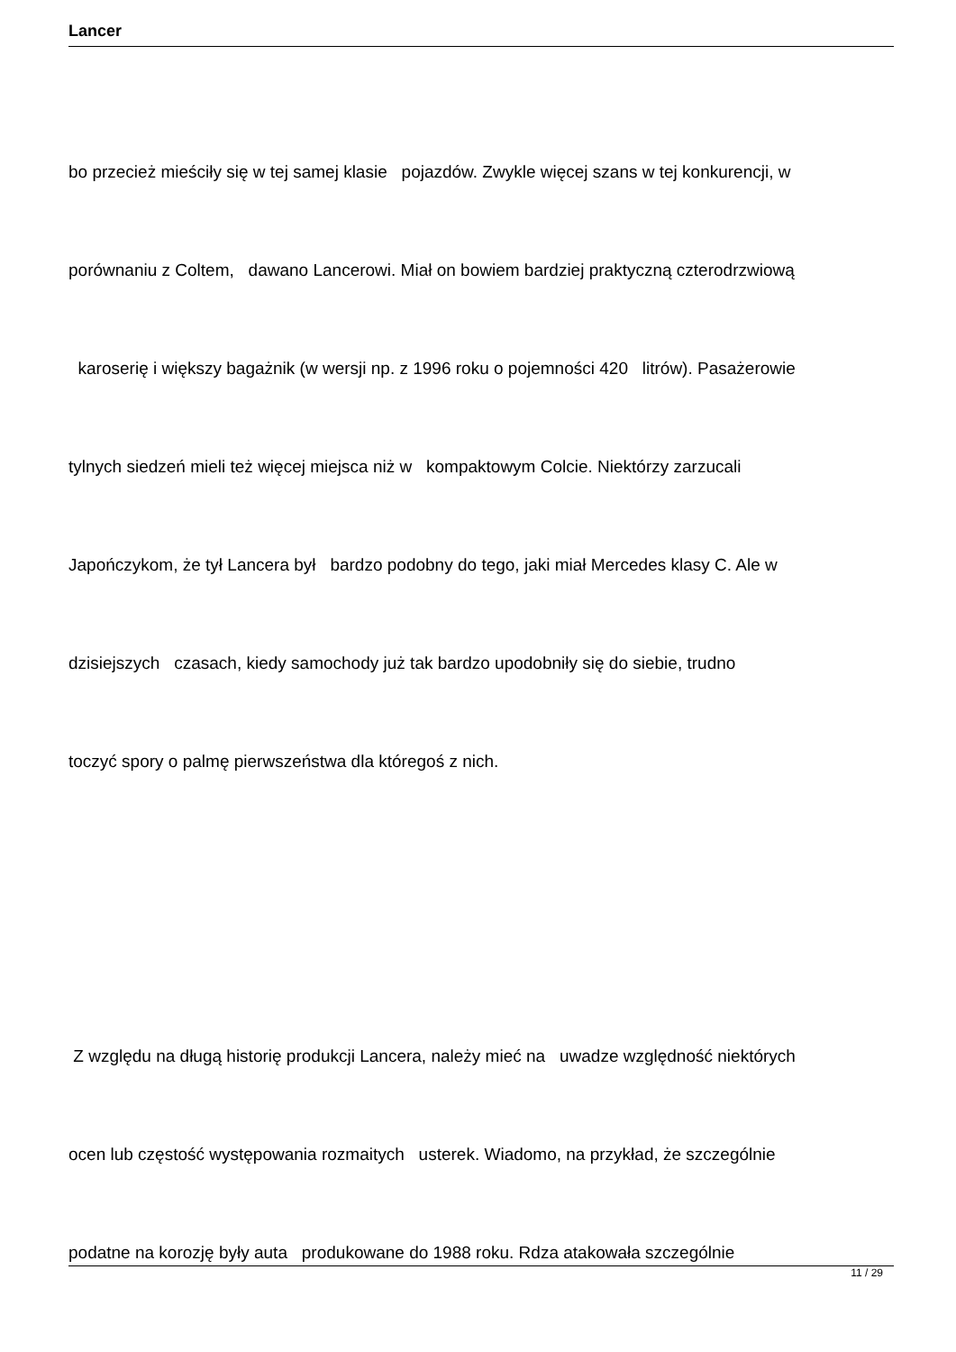Lancer
bo przecież mieściły się w tej samej klasie pojazdów. Zwykle więcej szans w tej konkurencji, w
porównaniu z Coltem, dawano Lancerowi. Miał on bowiem bardziej praktyczną czterodrzwiową
karoserię i większy bagażnik (w wersji np. z 1996 roku o pojemności 420 litrów). Pasażerowie
tylnych siedzeń mieli też więcej miejsca niż w kompaktowym Colcie. Niektórzy zarzucali
Japończykom, że tył Lancera był bardzo podobny do tego, jaki miał Mercedes klasy C. Ale w
dzisiejszych czasach, kiedy samochody już tak bardzo upodobniły się do siebie, trudno
toczyć spory o palmę pierwszeństwa dla któregoś z nich.
Z względu na długą historię produkcji Lancera, należy mieć na uwadze względność niektórych
ocen lub częstość występowania rozmaitych usterek. Wiadomo, na przykład, że szczególnie
podatne na korozję były auta produkowane do 1988 roku. Rdza atakowała szczególnie
11 / 29